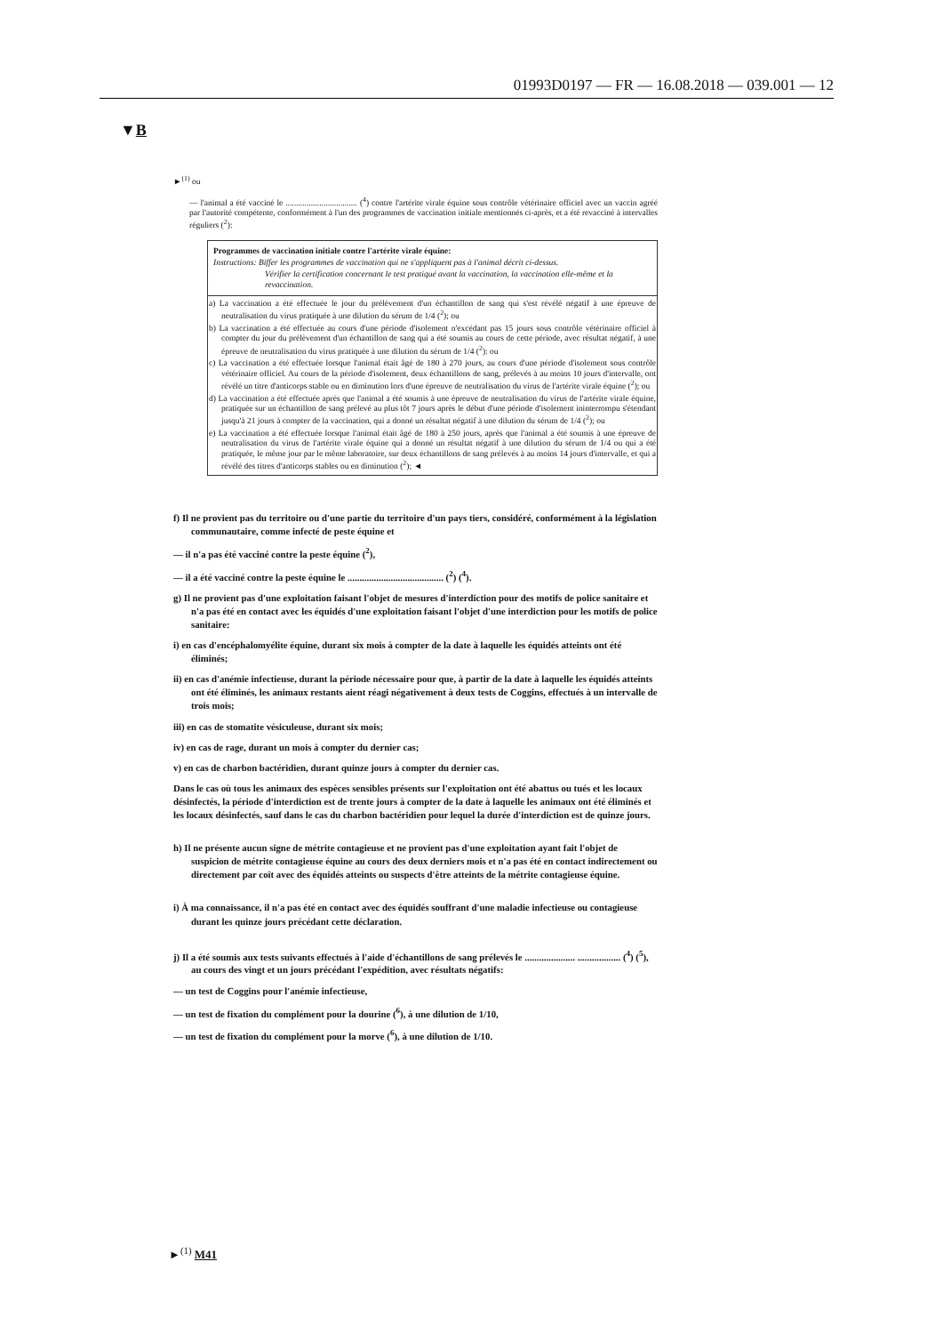01993D0197 — FR — 16.08.2018 — 039.001 — 12
▼B
►<sup>(1)</sup> ou
— l'animal a été vacciné le .................................. (<sup>4</sup>) contre l'artérite virale équine sous contrôle vétérinaire officiel avec un vaccin agréé par l'autorité compétente, conformément à l'un des programmes de vaccination initiale mentionnés ci-après, et a été revacciné à intervalles réguliers (<sup>2</sup>):
| Programmes de vaccination initiale contre l'artérite virale équine: Instructions: Biffer les programmes de vaccination qui ne s'appliquent pas à l'animal décrit ci-dessus. Vérifier la certification concernant le test pratiqué avant la vaccination, la vaccination elle-même et la revaccination. |
| a) La vaccination a été effectuée le jour du prélèvement d'un échantillon de sang qui s'est révélé négatif à une épreuve de neutralisation du virus pratiquée à une dilution du sérum de 1/4 (<sup>2</sup>); ou b) La vaccination a été effectuée au cours d'une période d'isolement n'excédant pas 15 jours sous contrôle vétérinaire officiel à compter du jour du prélèvement d'un échantillon de sang qui a été soumis au cours de cette période, avec résultat négatif, à une épreuve de neutralisation du virus pratiquée à une dilution du sérum de 1/4 (<sup>2</sup>): ou c) La vaccination a été effectuée lorsque l'animal était âgé de 180 à 270 jours, au cours d'une période d'isolement sous contrôle vétérinaire officiel. Au cours de la période d'isolement, deux échantillons de sang, prélevés à au moins 10 jours d'intervalle, ont révélé un titre d'anticorps stable ou en diminution lors d'une épreuve de neutralisation du virus de l'artérite virale équine (<sup>2</sup>); ou d) La vaccination a été effectuée après que l'animal a été soumis à une épreuve de neutralisation du virus de l'artérite virale équine, pratiquée sur un échantillon de sang prélevé au plus tôt 7 jours après le début d'une période d'isolement ininterrompu s'étendant jusqu'à 21 jours à compter de la vaccination, qui a donné un résultat négatif à une dilution du sérum de 1/4 (<sup>2</sup>); ou e) La vaccination a été effectuée lorsque l'animal était âgé de 180 à 250 jours, après que l'animal a été soumis à une épreuve de neutralisation du virus de l'artérite virale équine qui a donné un résultat négatif à une dilution du sérum de 1/4 ou qui a été pratiquée, le même jour par le même laboratoire, sur deux échantillons de sang prélevés à au moins 14 jours d'intervalle, et qui a révélé des titres d'anticorps stables ou en diminution (<sup>2</sup>); ◄ |
f) Il ne provient pas du territoire ou d'une partie du territoire d'un pays tiers, considéré, conformément à la législation communautaire, comme infecté de peste équine et
— il n'a pas été vacciné contre la peste équine (<sup>2</sup>),
— il a été vacciné contre la peste équine le ........................................ (<sup>2</sup>) (<sup>4</sup>).
g) Il ne provient pas d'une exploitation faisant l'objet de mesures d'interdiction pour des motifs de police sanitaire et n'a pas été en contact avec les équidés d'une exploitation faisant l'objet d'une interdiction pour les motifs de police sanitaire:
i) en cas d'encéphalomyélite équine, durant six mois à compter de la date à laquelle les équidés atteints ont été éliminés;
ii) en cas d'anémie infectieuse, durant la période nécessaire pour que, à partir de la date à laquelle les équidés atteints ont été éliminés, les animaux restants aient réagi négativement à deux tests de Coggins, effectués à un intervalle de trois mois;
iii) en cas de stomatite vésiculeuse, durant six mois;
iv) en cas de rage, durant un mois à compter du dernier cas;
v) en cas de charbon bactéridien, durant quinze jours à compter du dernier cas.
Dans le cas où tous les animaux des espèces sensibles présents sur l'exploitation ont été abattus ou tués et les locaux désinfectés, la période d'interdiction est de trente jours à compter de la date à laquelle les animaux ont été éliminés et les locaux désinfectés, sauf dans le cas du charbon bactéridien pour lequel la durée d'interdiction est de quinze jours.
h) Il ne présente aucun signe de métrite contagieuse et ne provient pas d'une exploitation ayant fait l'objet de suspicion de métrite contagieuse équine au cours des deux derniers mois et n'a pas été en contact indirectement ou directement par coït avec des équidés atteints ou suspects d'être atteints de la métrite contagieuse équine.
i) À ma connaissance, il n'a pas été en contact avec des équidés souffrant d'une maladie infectieuse ou contagieuse durant les quinze jours précédant cette déclaration.
j) Il a été soumis aux tests suivants effectués à l'aide d'échantillons de sang prélevés le ..................... .................. (<sup>4</sup>) (<sup>5</sup>), au cours des vingt et un jours précédant l'expédition, avec résultats négatifs:
— un test de Coggins pour l'anémie infectieuse,
— un test de fixation du complément pour la dourine (<sup>6</sup>), à une dilution de 1/10,
— un test de fixation du complément pour la morve (<sup>6</sup>), à une dilution de 1/10.
►<sup>(1)</sup> M41